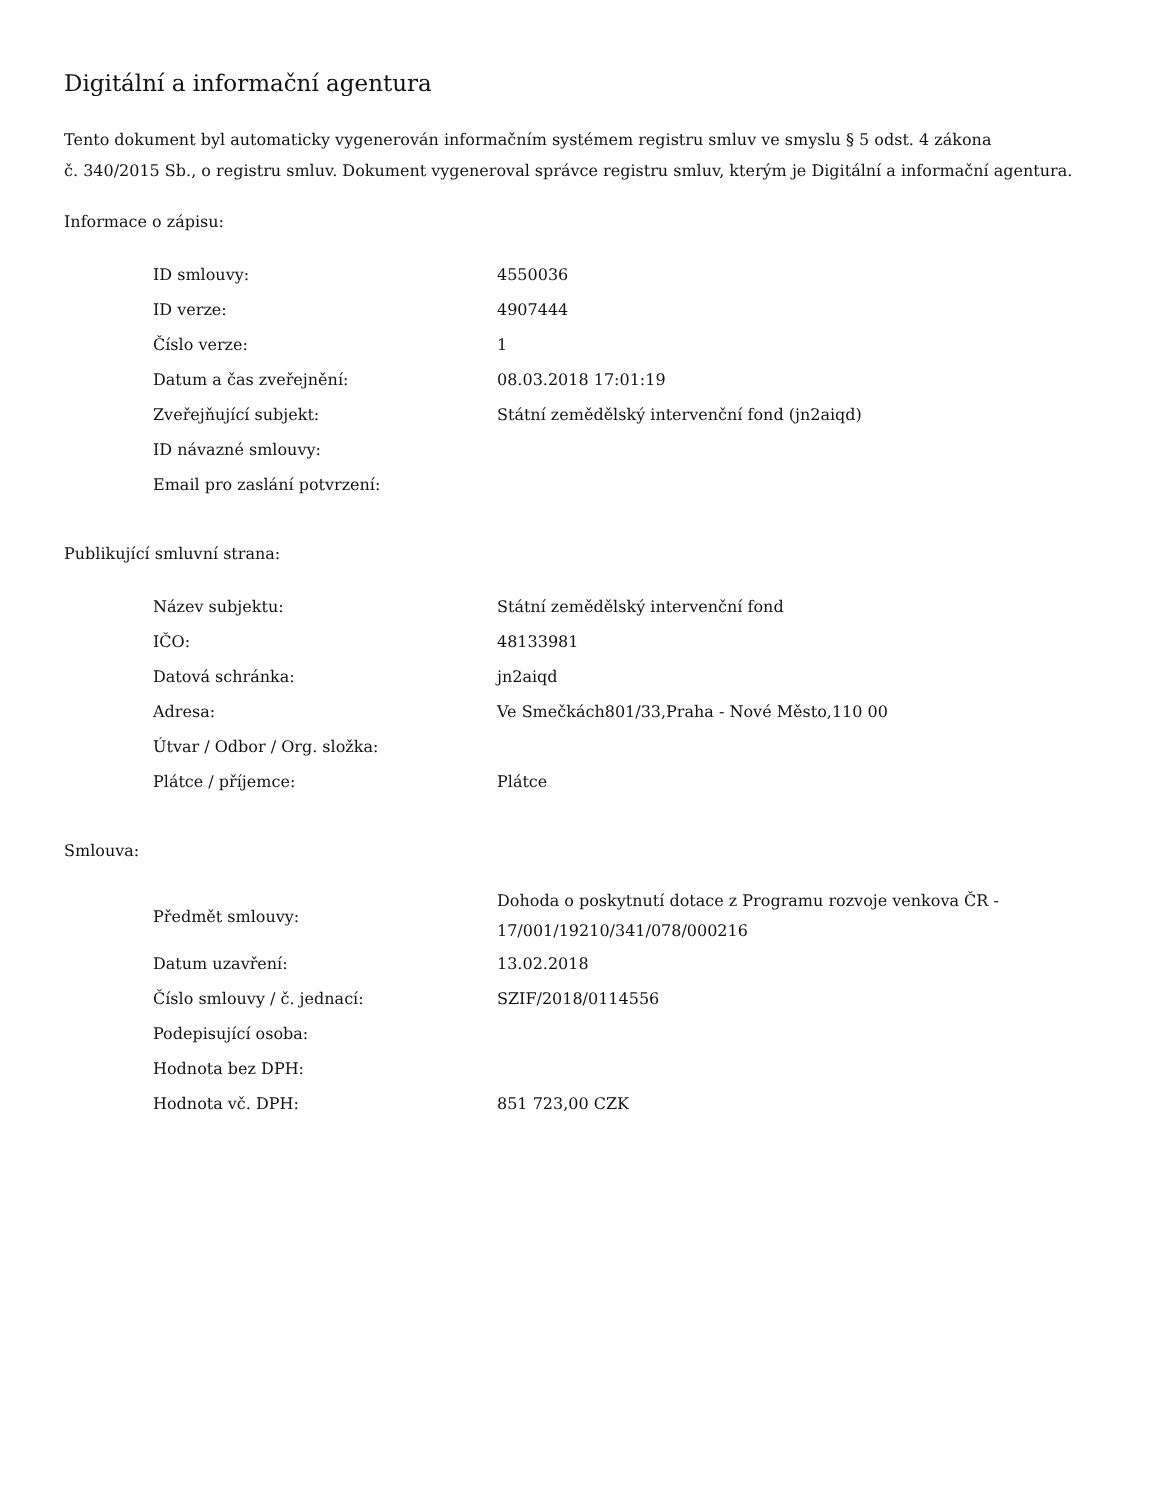Digitální a informační agentura
Tento dokument byl automaticky vygenerován informačním systémem registru smluv ve smyslu § 5 odst. 4 zákona
č. 340/2015 Sb., o registru smluv. Dokument vygeneroval správce registru smluv, kterým je Digitální a informační agentura.
Informace o zápisu:
| ID smlouvy: | 4550036 |
| ID verze: | 4907444 |
| Číslo verze: | 1 |
| Datum a čas zveřejnění: | 08.03.2018 17:01:19 |
| Zveřejňující subjekt: | Státní zemědělský intervenční fond (jn2aiqd) |
| ID návazné smlouvy: | |
| Email pro zaslání potvrzení: | |
Publikující smluvní strana:
| Název subjektu: | Státní zemědělský intervenční fond |
| IČO: | 48133981 |
| Datová schránka: | jn2aiqd |
| Adresa: | Ve Smečkách801/33,Praha - Nové Město,110 00 |
| Útvar / Odbor / Org. složka: | |
| Plátce / příjemce: | Plátce |
Smlouva:
| Předmět smlouvy: | Dohoda o poskytnutí dotace z Programu rozvoje venkova ČR - 17/001/19210/341/078/000216 |
| Datum uzavření: | 13.02.2018 |
| Číslo smlouvy / č. jednací: | SZIF/2018/0114556 |
| Podepisující osoba: | |
| Hodnota bez DPH: | |
| Hodnota vč. DPH: | 851 723,00 CZK |